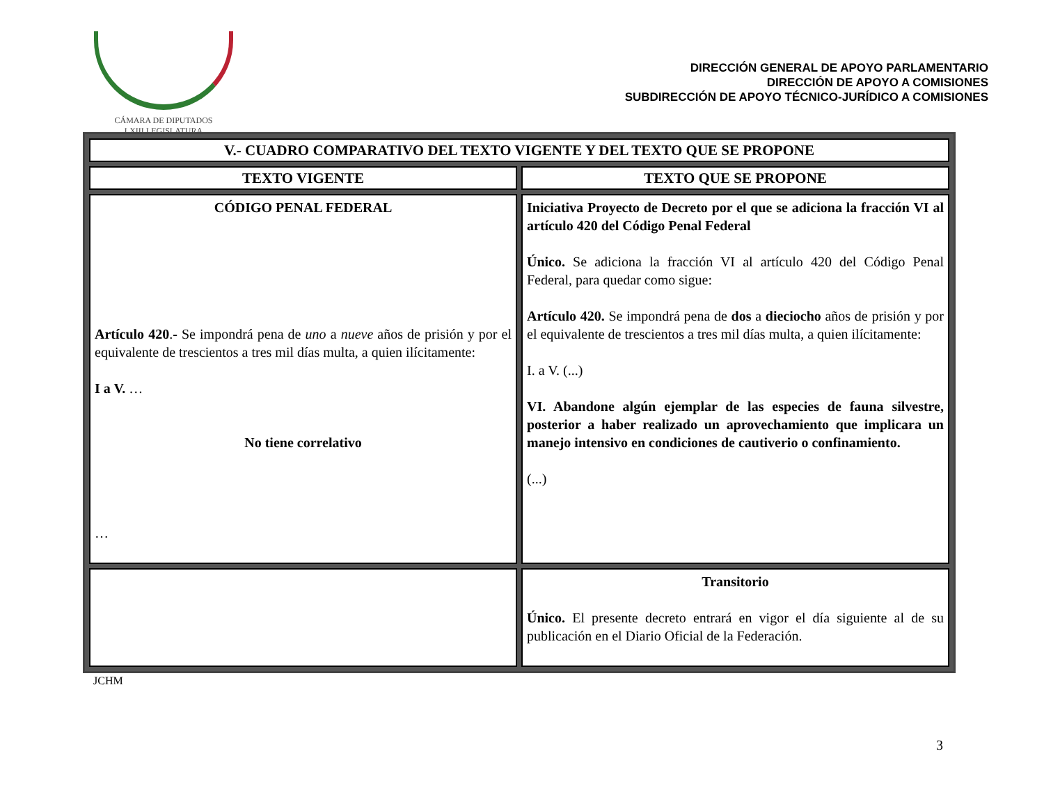CÁMARA DE DIPUTADOS
LXIII LEGISLATURA
DIRECCIÓN GENERAL DE APOYO PARLAMENTARIO
DIRECCIÓN DE APOYO A COMISIONES
SUBDIRECCIÓN DE APOYO TÉCNICO-JURÍDICO A COMISIONES
| V.- CUADRO COMPARATIVO DEL TEXTO VIGENTE Y DEL TEXTO QUE SE PROPONE | |
| --- | --- |
| TEXTO VIGENTE | TEXTO QUE SE PROPONE |
| CÓDIGO PENAL FEDERAL Artículo 420 .- Se impondrá pena de uno a nueve años de prisión y por el equivalente de trescientos a tres mil días multa, a quien ilícitamente: I a V. … No tiene correlativo … | Iniciativa Proyecto de Decreto por el que se adiciona la fracción VI al artículo 420 del Código Penal Federal Único. Se adiciona la fracción VI al artículo 420 del Código Penal Federal, para quedar como sigue: Artículo 420. Se impondrá pena de dos a dieciocho años de prisión y por el equivalente de trescientos a tres mil días multa, a quien ilícitamente: I. a V. (...) VI. Abandone algún ejemplar de las especies de fauna silvestre, posterior a haber realizado un aprovechamiento que implicara un manejo intensivo en condiciones de cautiverio o confinamiento. (...) |
| | Transitorio Único. El presente decreto entrará en vigor el día siguiente al de su publicación en el Diario Oficial de la Federación. |
JCHM
3